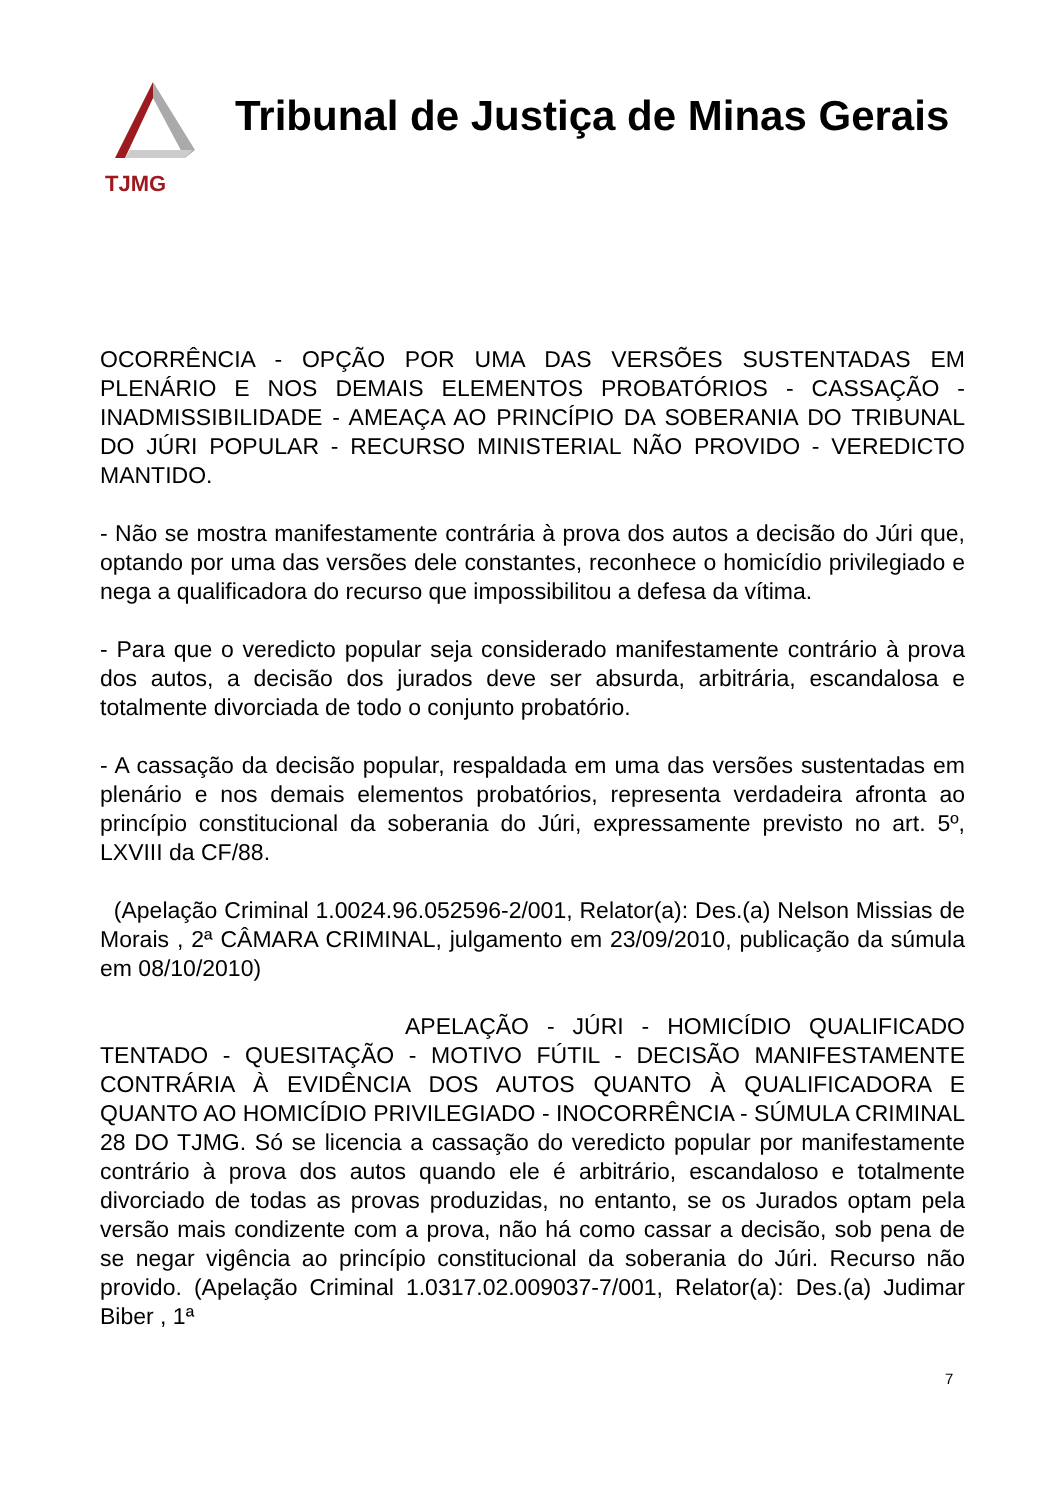TJMG
Tribunal de Justiça de Minas Gerais
OCORRÊNCIA - OPÇÃO POR UMA DAS VERSÕES SUSTENTADAS EM PLENÁRIO E NOS DEMAIS ELEMENTOS PROBATÓRIOS - CASSAÇÃO - INADMISSIBILIDADE - AMEAÇA AO PRINCÍPIO DA SOBERANIA DO TRIBUNAL DO JÚRI POPULAR - RECURSO MINISTERIAL NÃO PROVIDO - VEREDICTO MANTIDO.
- Não se mostra manifestamente contrária à prova dos autos a decisão do Júri que, optando por uma das versões dele constantes, reconhece o homicídio privilegiado e nega a qualificadora do recurso que impossibilitou a defesa da vítima.
- Para que o veredicto popular seja considerado manifestamente contrário à prova dos autos, a decisão dos jurados deve ser absurda, arbitrária, escandalosa e totalmente divorciada de todo o conjunto probatório.
- A cassação da decisão popular, respaldada em uma das versões sustentadas em plenário e nos demais elementos probatórios, representa verdadeira afronta ao princípio constitucional da soberania do Júri, expressamente previsto no art. 5º, LXVIII da CF/88.
(Apelação Criminal 1.0024.96.052596-2/001, Relator(a): Des.(a) Nelson Missias de Morais , 2ª CÂMARA CRIMINAL, julgamento em 23/09/2010, publicação da súmula em 08/10/2010)
APELAÇÃO - JÚRI - HOMICÍDIO QUALIFICADO TENTADO - QUESITAÇÃO - MOTIVO FÚTIL - DECISÃO MANIFESTAMENTE CONTRÁRIA À EVIDÊNCIA DOS AUTOS QUANTO À QUALIFICADORA E QUANTO AO HOMICÍDIO PRIVILEGIADO - INOCORRÊNCIA - SÚMULA CRIMINAL 28 DO TJMG. Só se licencia a cassação do veredicto popular por manifestamente contrário à prova dos autos quando ele é arbitrário, escandaloso e totalmente divorciado de todas as provas produzidas, no entanto, se os Jurados optam pela versão mais condizente com a prova, não há como cassar a decisão, sob pena de se negar vigência ao princípio constitucional da soberania do Júri. Recurso não provido. (Apelação Criminal 1.0317.02.009037-7/001, Relator(a): Des.(a) Judimar Biber , 1ª
7